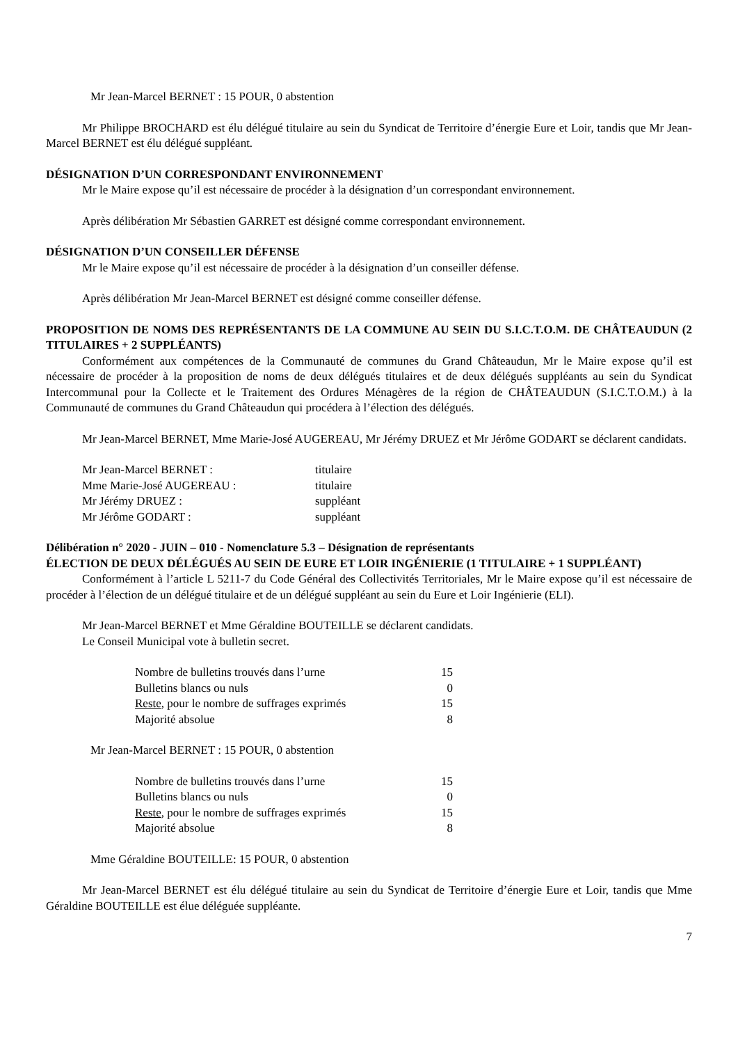Mr Jean-Marcel BERNET : 15 POUR, 0 abstention
Mr Philippe BROCHARD est élu délégué titulaire au sein du Syndicat de Territoire d’énergie Eure et Loir, tandis que Mr Jean-Marcel BERNET est élu délégué suppléant.
DÉSIGNATION D’UN CORRESPONDANT ENVIRONNEMENT
Mr le Maire expose qu’il est nécessaire de procéder à la désignation d’un correspondant environnement.
Après délibération Mr Sébastien GARRET est désigné comme correspondant environnement.
DÉSIGNATION D’UN CONSEILLER DÉFENSE
Mr le Maire expose qu’il est nécessaire de procéder à la désignation d’un conseiller défense.
Après délibération Mr Jean-Marcel BERNET est désigné comme conseiller défense.
PROPOSITION DE NOMS DES REPRÉSENTANTS DE LA COMMUNE AU SEIN DU S.I.C.T.O.M. DE CHÂTEAUDUN (2 TITULAIRES + 2 SUPPLÉANTS)
Conformément aux compétences de la Communauté de communes du Grand Châteaudun, Mr le Maire expose qu’il est nécessaire de procéder à la proposition de noms de deux délégués titulaires et de deux délégués suppléants au sein du Syndicat Intercommunal pour la Collecte et le Traitement des Ordures Ménagères de la région de CHÂTEAUDUN (S.I.C.T.O.M.) à la Communauté de communes du Grand Châteaudun qui procédera à l’élection des délégués.
Mr Jean-Marcel BERNET, Mme Marie-José AUGEREAU, Mr Jérémy DRUEZ et Mr Jérôme GODART se déclarent candidats.
| Mr Jean-Marcel BERNET : | titulaire |
| Mme Marie-José AUGEREAU : | titulaire |
| Mr Jérémy DRUEZ : | suppléant |
| Mr Jérôme GODART : | suppléant |
Délibération n° 2020 - JUIN – 010 - Nomenclature 5.3 – Désignation de représentants
ÉLECTION DE DEUX DÉLÉGUÉS AU SEIN DE EURE ET LOIR INGÉNIERIE (1 TITULAIRE + 1 SUPPLÉANT)
Conformément à l’article L 5211-7 du Code Général des Collectivités Territoriales, Mr le Maire expose qu’il est nécessaire de procéder à l’élection de un délégué titulaire et de un délégué suppléant au sein du Eure et Loir Ingénierie (ELI).
Mr Jean-Marcel BERNET et Mme Géraldine BOUTEILLE se déclarent candidats.
Le Conseil Municipal vote à bulletin secret.
| Nombre de bulletins trouvés dans l’urne | 15 |
| Bulletins blancs ou nuls | 0 |
| Reste , pour le nombre de suffrages exprimés | 15 |
| Majorité absolue | 8 |
Mr Jean-Marcel BERNET : 15 POUR, 0 abstention
| Nombre de bulletins trouvés dans l’urne | 15 |
| Bulletins blancs ou nuls | 0 |
| Reste , pour le nombre de suffrages exprimés | 15 |
| Majorité absolue | 8 |
Mme Géraldine BOUTEILLE: 15 POUR, 0 abstention
Mr Jean-Marcel BERNET est élu délégué titulaire au sein du Syndicat de Territoire d’énergie Eure et Loir, tandis que Mme Géraldine BOUTEILLE est élue déléguée suppléante.
7